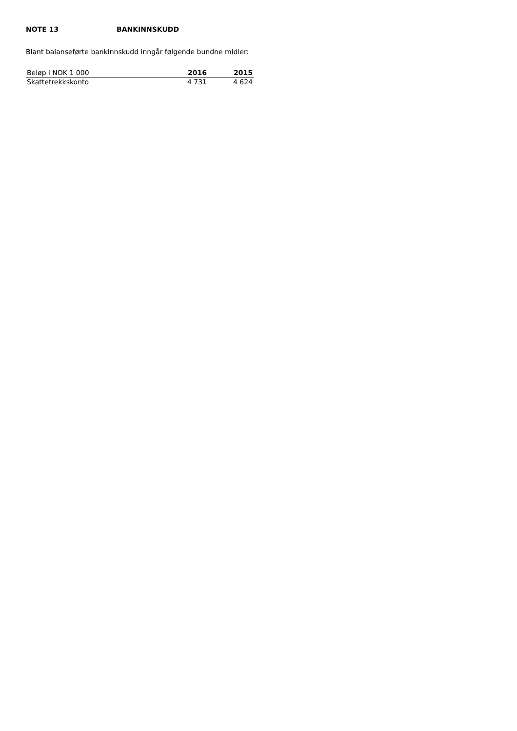NOTE 13 BANKINNSKUDD
Blant balanseførte bankinnskudd inngår følgende bundne midler:
| Beløp i NOK 1 000 | 2016 | 2015 |
| --- | --- | --- |
| Skattetrekkskonto | 4 731 | 4 624 |